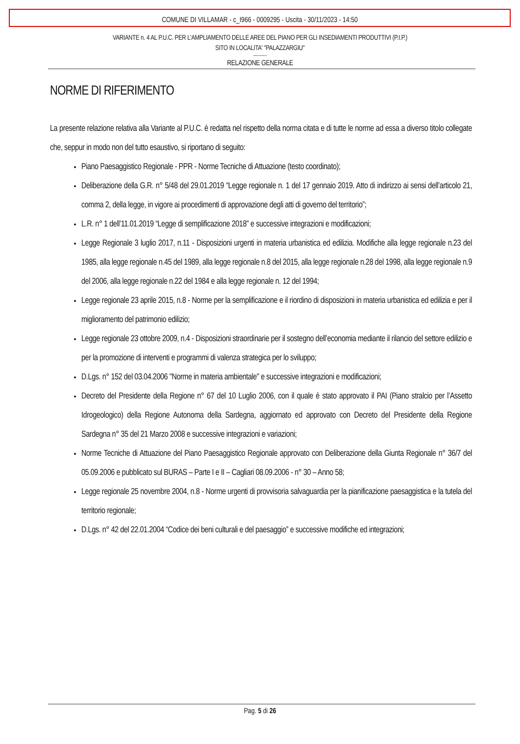COMUNE DI VILLAMAR - c_I966 - 0009295 - Uscita - 30/11/2023 - 14:50
VARIANTE n. 4 AL P.U.C. PER L'AMPLIAMENTO DELLE AREE DEL PIANO PER GLI INSEDIAMENTI PRODUTTIVI (P.I.P.)
SITO IN LOCALITA' "PALAZZARGIU"
-------------
RELAZIONE GENERALE
NORME DI RIFERIMENTO
La presente relazione relativa alla Variante al P.U.C. è redatta nel rispetto della norma citata e di tutte le norme ad essa a diverso titolo collegate che, seppur in modo non del tutto esaustivo, si riportano di seguito:
Piano Paesaggistico Regionale - PPR - Norme Tecniche di Attuazione (testo coordinato);
Deliberazione della G.R. n° 5/48 del 29.01.2019 “Legge regionale n. 1 del 17 gennaio 2019. Atto di indirizzo ai sensi dell’articolo 21, comma 2, della legge, in vigore ai procedimenti di approvazione degli atti di governo del territorio”;
L.R. n° 1 dell’11.01.2019 “Legge di semplificazione 2018” e successive integrazioni e modificazioni;
Legge Regionale 3 luglio 2017, n.11 - Disposizioni urgenti in materia urbanistica ed edilizia. Modifiche alla legge regionale n.23 del 1985, alla legge regionale n.45 del 1989, alla legge regionale n.8 del 2015, alla legge regionale n.28 del 1998, alla legge regionale n.9 del 2006, alla legge regionale n.22 del 1984 e alla legge regionale n. 12 del 1994;
Legge regionale 23 aprile 2015, n.8 - Norme per la semplificazione e il riordino di disposizioni in materia urbanistica ed edilizia e per il miglioramento del patrimonio edilizio;
Legge regionale 23 ottobre 2009, n.4 - Disposizioni straordinarie per il sostegno dell’economia mediante il rilancio del settore edilizio e per la promozione di interventi e programmi di valenza strategica per lo sviluppo;
D.Lgs. n° 152 del 03.04.2006 "Norme in materia ambientale" e successive integrazioni e modificazioni;
Decreto del Presidente della Regione n° 67 del 10 Luglio 2006, con il quale è stato approvato il PAI (Piano stralcio per l’Assetto Idrogeologico) della Regione Autonoma della Sardegna, aggiornato ed approvato con Decreto del Presidente della Regione Sardegna n° 35 del 21 Marzo 2008 e successive integrazioni e variazioni;
Norme Tecniche di Attuazione del Piano Paesaggistico Regionale approvato con Deliberazione della Giunta Regionale n° 36/7 del 05.09.2006 e pubblicato sul BURAS – Parte I e II – Cagliari 08.09.2006 - n° 30 – Anno 58;
Legge regionale 25 novembre 2004, n.8 - Norme urgenti di provvisoria salvaguardia per la pianificazione paesaggistica e la tutela del territorio regionale;
D.Lgs. n° 42 del 22.01.2004 “Codice dei beni culturali e del paesaggio” e successive modifiche ed integrazioni;
Pag. 5 di 26